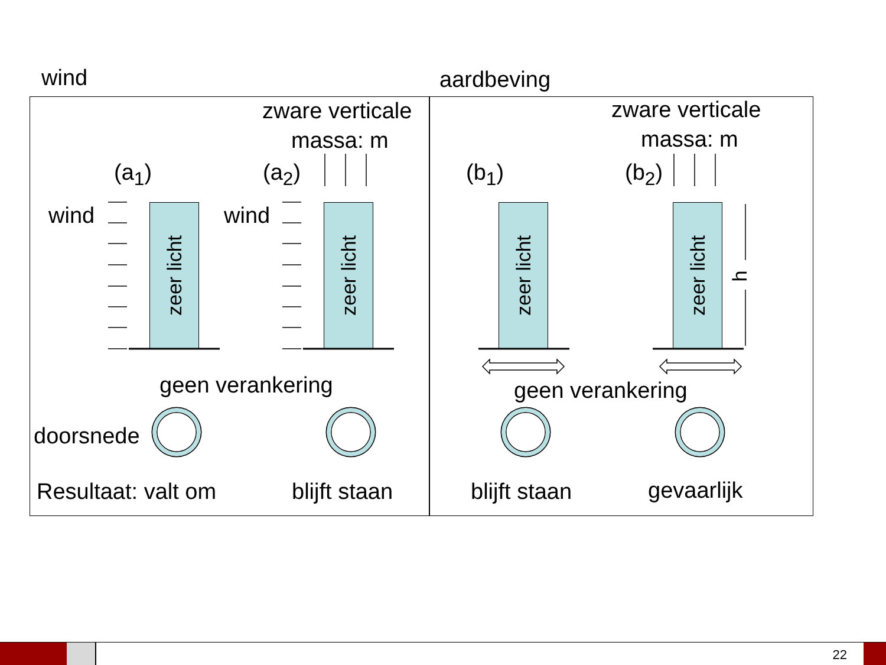wind aardbeving
zware verticale
massa: m
zware verticale
massa: m
(a<sub>1</sub>) (a<sub>2</sub>) (b<sub>1</sub>) (b<sub>2</sub>)
wind wind
zeer licht
zeer licht
zeer licht
zeer licht
h
geen verankering geen verankering
doorsnede
Resultaat: valt om blijft staan blijft staan gevaarlijk
22